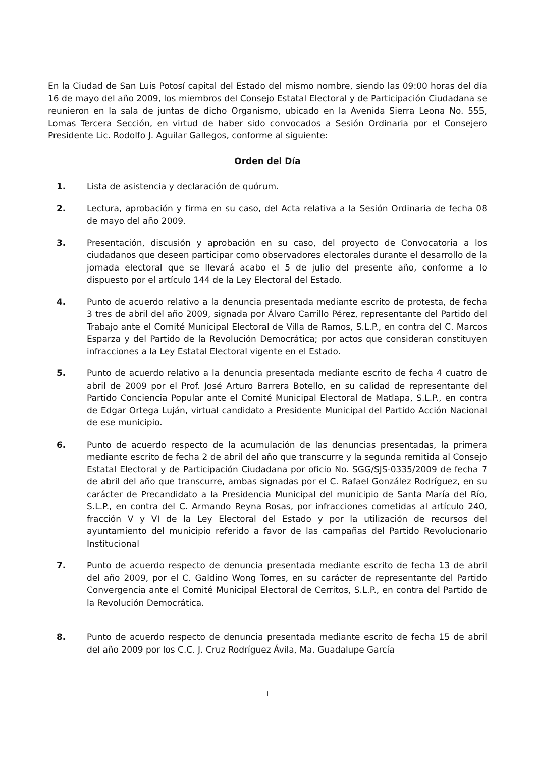En la Ciudad de San Luis Potosí capital del Estado del mismo nombre, siendo las 09:00 horas del día 16 de mayo del año 2009, los miembros del Consejo Estatal Electoral y de Participación Ciudadana se reunieron en la sala de juntas de dicho Organismo, ubicado en la Avenida Sierra Leona No. 555, Lomas Tercera Sección, en virtud de haber sido convocados a Sesión Ordinaria por el Consejero Presidente Lic. Rodolfo J. Aguilar Gallegos, conforme al siguiente:
Orden del Día
1. Lista de asistencia y declaración de quórum.
2. Lectura, aprobación y firma en su caso, del Acta relativa a la Sesión Ordinaria de fecha 08 de mayo del año 2009.
3. Presentación, discusión y aprobación en su caso, del proyecto de Convocatoria a los ciudadanos que deseen participar como observadores electorales durante el desarrollo de la jornada electoral que se llevará acabo el 5 de julio del presente año, conforme a lo dispuesto por el artículo 144 de la Ley Electoral del Estado.
4. Punto de acuerdo relativo a la denuncia presentada mediante escrito de protesta, de fecha 3 tres de abril del año 2009, signada por Álvaro Carrillo Pérez, representante del Partido del Trabajo ante el Comité Municipal Electoral de Villa de Ramos, S.L.P., en contra del C. Marcos Esparza y del Partido de la Revolución Democrática; por actos que consideran constituyen infracciones a la Ley Estatal Electoral vigente en el Estado.
5. Punto de acuerdo relativo a la denuncia presentada mediante escrito de fecha 4 cuatro de abril de 2009 por el Prof. José Arturo Barrera Botello, en su calidad de representante del Partido Conciencia Popular ante el Comité Municipal Electoral de Matlapa, S.L.P., en contra de Edgar Ortega Luján, virtual candidato a Presidente Municipal del Partido Acción Nacional de ese municipio.
6. Punto de acuerdo respecto de la acumulación de las denuncias presentadas, la primera mediante escrito de fecha 2 de abril del año que transcurre y la segunda remitida al Consejo Estatal Electoral y de Participación Ciudadana por oficio No. SGG/SJS-0335/2009 de fecha 7 de abril del año que transcurre, ambas signadas por el C. Rafael González Rodríguez, en su carácter de Precandidato a la Presidencia Municipal del municipio de Santa María del Río, S.L.P., en contra del C. Armando Reyna Rosas, por infracciones cometidas al artículo 240, fracción V y VI de la Ley Electoral del Estado y por la utilización de recursos del ayuntamiento del municipio referido a favor de las campañas del Partido Revolucionario Institucional
7. Punto de acuerdo respecto de denuncia presentada mediante escrito de fecha 13 de abril del año 2009, por el C. Galdino Wong Torres, en su carácter de representante del Partido Convergencia ante el Comité Municipal Electoral de Cerritos, S.L.P., en contra del Partido de la Revolución Democrática.
8. Punto de acuerdo respecto de denuncia presentada mediante escrito de fecha 15 de abril del año 2009 por los C.C. J. Cruz Rodríguez Ávila, Ma. Guadalupe García
1